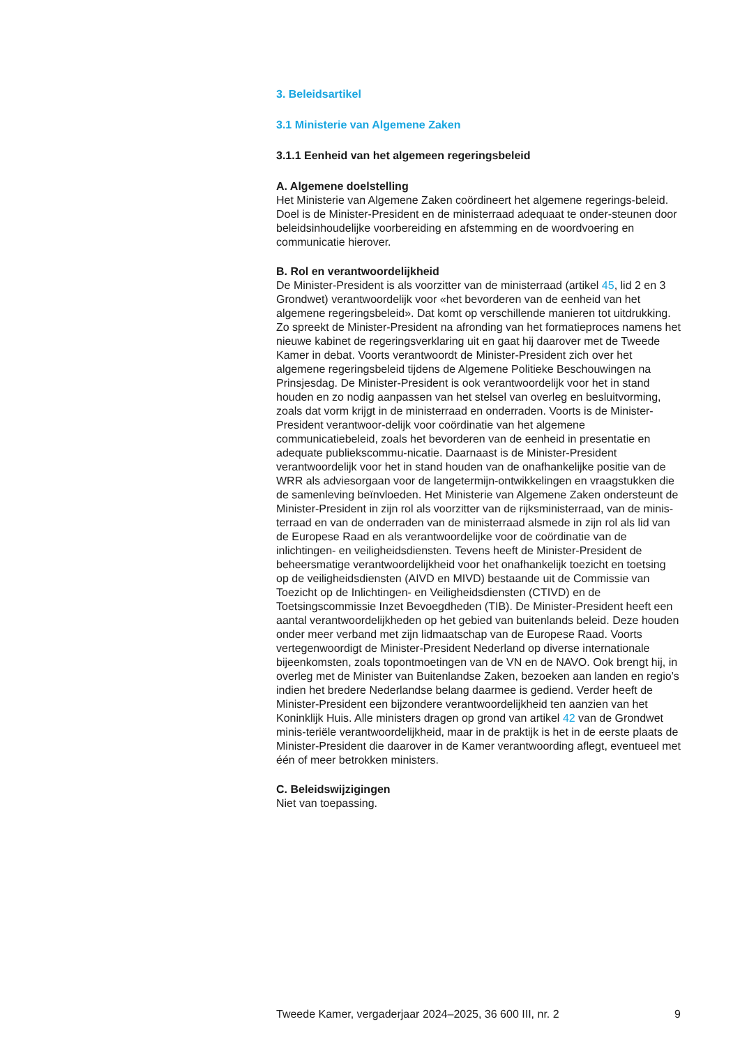3. Beleidsartikel
3.1 Ministerie van Algemene Zaken
3.1.1 Eenheid van het algemeen regeringsbeleid
A. Algemene doelstelling
Het Ministerie van Algemene Zaken coördineert het algemene regerings-beleid. Doel is de Minister-President en de ministerraad adequaat te onder-steunen door beleidsinhoudelijke voorbereiding en afstemming en de woordvoering en communicatie hierover.
B. Rol en verantwoordelijkheid
De Minister-President is als voorzitter van de ministerraad (artikel 45, lid 2 en 3 Grondwet) verantwoordelijk voor «het bevorderen van de eenheid van het algemene regeringsbeleid». Dat komt op verschillende manieren tot uitdrukking. Zo spreekt de Minister-President na afronding van het formatieproces namens het nieuwe kabinet de regeringsverklaring uit en gaat hij daarover met de Tweede Kamer in debat. Voorts verantwoordt de Minister-President zich over het algemene regeringsbeleid tijdens de Algemene Politieke Beschouwingen na Prinsjesdag. De Minister-President is ook verantwoordelijk voor het in stand houden en zo nodig aanpassen van het stelsel van overleg en besluitvorming, zoals dat vorm krijgt in de ministerraad en onderraden. Voorts is de Minister-President verantwoor-delijk voor coördinatie van het algemene communicatiebeleid, zoals het bevorderen van de eenheid in presentatie en adequate publiekscommu-nicatie. Daarnaast is de Minister-President verantwoordelijk voor het in stand houden van de onafhankelijke positie van de WRR als adviesorgaan voor de langetermijn-ontwikkelingen en vraagstukken die de samenleving beïnvloeden. Het Ministerie van Algemene Zaken ondersteunt de Minister-President in zijn rol als voorzitter van de rijksministerraad, van de minis-terraad en van de onderraden van de ministerraad alsmede in zijn rol als lid van de Europese Raad en als verantwoordelijke voor de coördinatie van de inlichtingen- en veiligheidsdiensten. Tevens heeft de Minister-President de beheersmatige verantwoordelijkheid voor het onafhankelijk toezicht en toetsing op de veiligheidsdiensten (AIVD en MIVD) bestaande uit de Commissie van Toezicht op de Inlichtingen- en Veiligheidsdiensten (CTIVD) en de Toetsingscommissie Inzet Bevoegdheden (TIB). De Minister-President heeft een aantal verantwoordelijkheden op het gebied van buitenlands beleid. Deze houden onder meer verband met zijn lidmaatschap van de Europese Raad. Voorts vertegenwoordigt de Minister-President Nederland op diverse internationale bijeenkomsten, zoals topontmoetingen van de VN en de NAVO. Ook brengt hij, in overleg met de Minister van Buitenlandse Zaken, bezoeken aan landen en regio’s indien het bredere Nederlandse belang daarmee is gediend. Verder heeft de Minister-President een bijzondere verantwoordelijkheid ten aanzien van het Koninklijk Huis. Alle ministers dragen op grond van artikel 42 van de Grondwet minis-teriële verantwoordelijkheid, maar in de praktijk is het in de eerste plaats de Minister-President die daarover in de Kamer verantwoording aflegt, eventueel met één of meer betrokken ministers.
C. Beleidswijzigingen
Niet van toepassing.
Tweede Kamer, vergaderjaar 2024–2025, 36 600 III, nr. 2 9